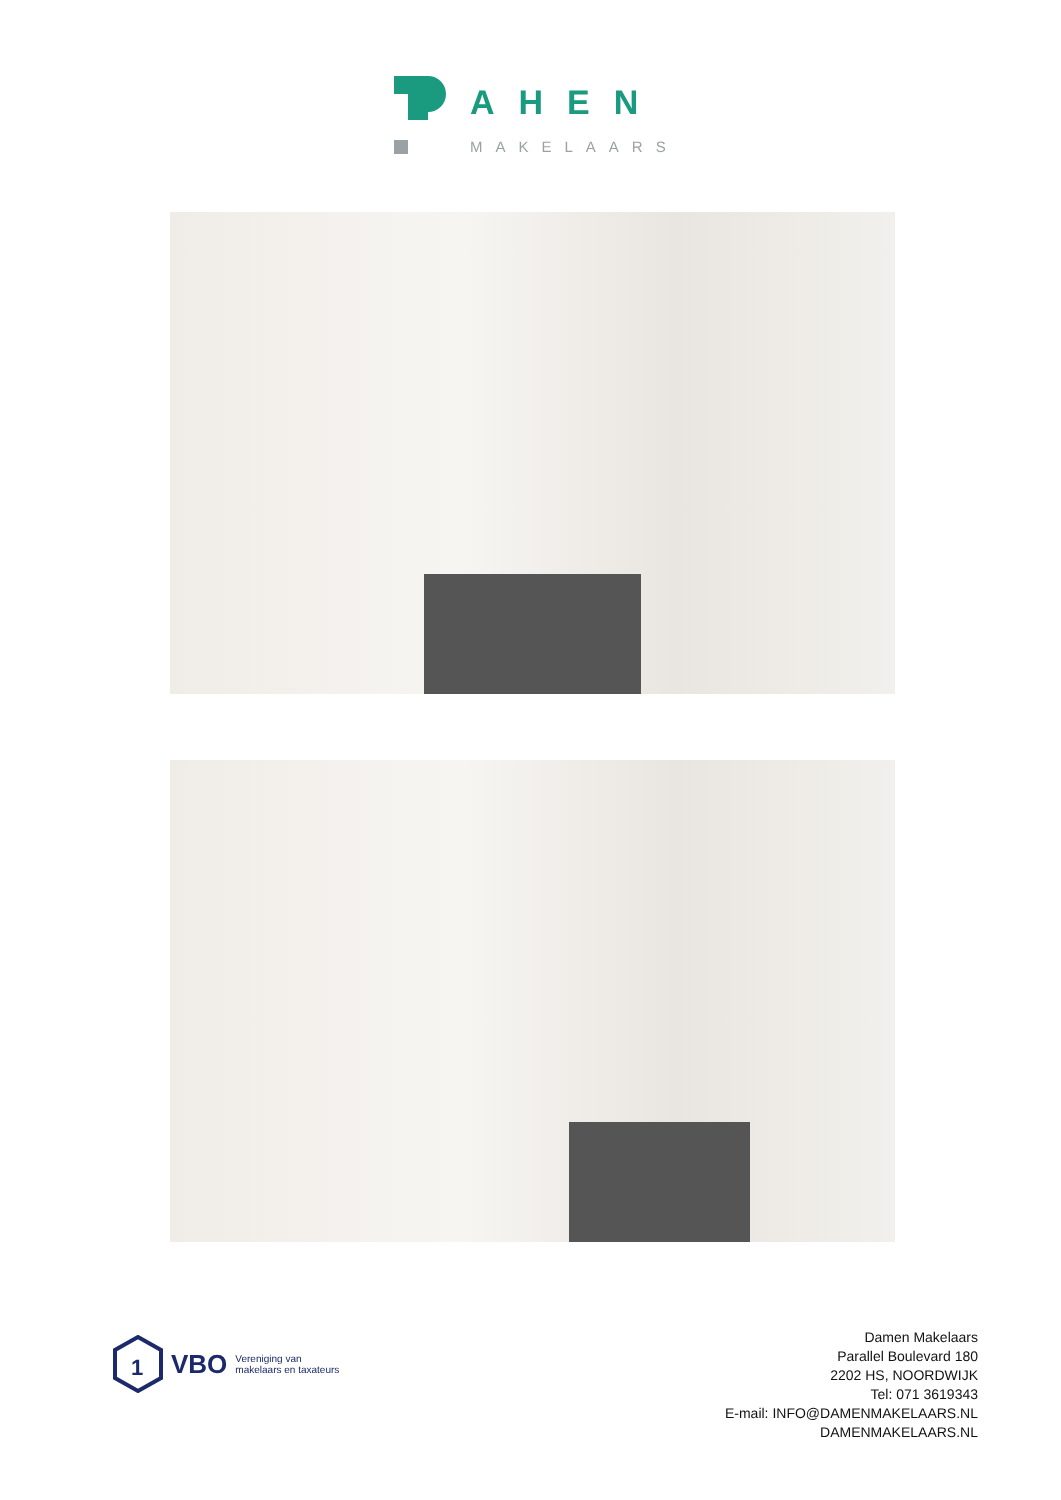AHEN
MAKELAARS
1
VBO Vereniging van
makelaars en taxateurs
Damen Makelaars
Parallel Boulevard 180
2202 HS, NOORDWIJK
Tel: 071 3619343
E-mail: INFO@DAMENMAKELAARS.NL
DAMENMAKELAARS.NL